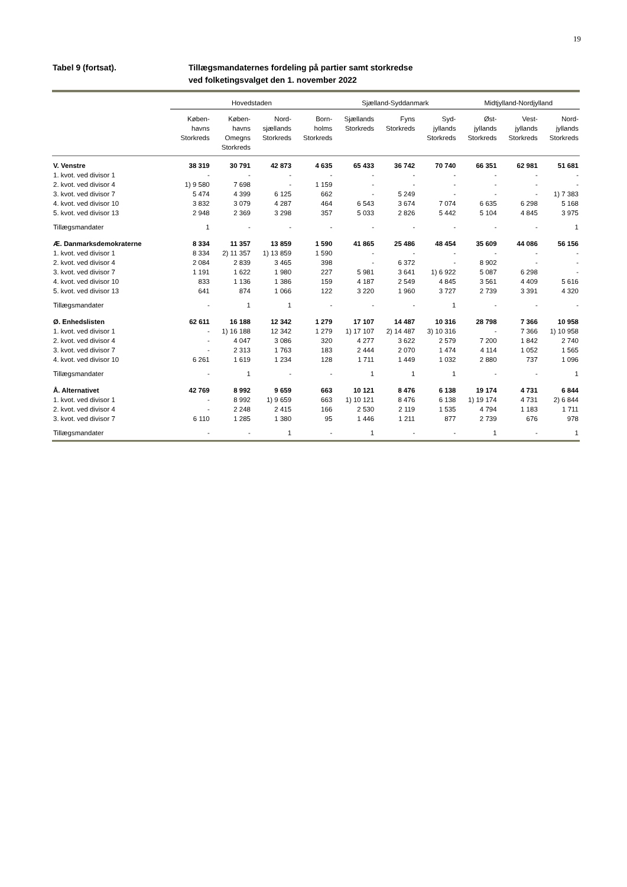19
Tabel 9 (fortsat). Tillægsmandaternes fordeling på partier samt storkredse
ved folketingsvalget den 1. november 2022
| | Hovedstaden | | | | Sjælland-Syddanmark | | | Midtjylland-Nordjylland | | |
| --- | --- | --- | --- | --- | --- | --- | --- | --- | --- | --- |
| | Køben- havns Storkreds | Køben- havns Omegns Storkreds | Nord- sjællands Storkreds | Born- holms Storkreds | Sjællands Storkreds | Fyns Storkreds | Syd- jyllands Storkreds | Øst- jyllands Storkreds | Vest- jyllands Storkreds | Nord- jyllands Storkreds |
| V. Venstre | 38 319 | 30 791 | 42 873 | 4 635 | 65 433 | 36 742 | 70 740 | 66 351 | 62 981 | 51 681 |
| 1. kvot. ved divisor 1 | - | - | - | - | - | - | - | - | - | - |
| 2. kvot. ved divisor 4 | 1) 9 580 | 7 698 | - | 1 159 | - | - | - | - | - | - |
| 3. kvot. ved divisor 7 | 5 474 | 4 399 | 6 125 | 662 | - | 5 249 | - | - | - | 1) 7 383 |
| 4. kvot. ved divisor 10 | 3 832 | 3 079 | 4 287 | 464 | 6 543 | 3 674 | 7 074 | 6 635 | 6 298 | 5 168 |
| 5. kvot. ved divisor 13 | 2 948 | 2 369 | 3 298 | 357 | 5 033 | 2 826 | 5 442 | 5 104 | 4 845 | 3 975 |
| Tillægsmandater | 1 | - | - | - | - | - | - | - | - | 1 |
| Æ. Danmarksdemokraterne | 8 334 | 11 357 | 13 859 | 1 590 | 41 865 | 25 486 | 48 454 | 35 609 | 44 086 | 56 156 |
| 1. kvot. ved divisor 1 | 8 334 | 2) 11 357 | 1) 13 859 | 1 590 | - | - | - | - | - | - |
| 2. kvot. ved divisor 4 | 2 084 | 2 839 | 3 465 | 398 | - | 6 372 | - | 8 902 | - | - |
| 3. kvot. ved divisor 7 | 1 191 | 1 622 | 1 980 | 227 | 5 981 | 3 641 | 1) 6 922 | 5 087 | 6 298 | - |
| 4. kvot. ved divisor 10 | 833 | 1 136 | 1 386 | 159 | 4 187 | 2 549 | 4 845 | 3 561 | 4 409 | 5 616 |
| 5. kvot. ved divisor 13 | 641 | 874 | 1 066 | 122 | 3 220 | 1 960 | 3 727 | 2 739 | 3 391 | 4 320 |
| Tillægsmandater | - | 1 | 1 | - | - | - | 1 | - | - | - |
| Ø. Enhedslisten | 62 611 | 16 188 | 12 342 | 1 279 | 17 107 | 14 487 | 10 316 | 28 798 | 7 366 | 10 958 |
| 1. kvot. ved divisor 1 | - | 1) 16 188 | 12 342 | 1 279 | 1) 17 107 | 2) 14 487 | 3) 10 316 | - | 7 366 | 1) 10 958 |
| 2. kvot. ved divisor 4 | - | 4 047 | 3 086 | 320 | 4 277 | 3 622 | 2 579 | 7 200 | 1 842 | 2 740 |
| 3. kvot. ved divisor 7 | - | 2 313 | 1 763 | 183 | 2 444 | 2 070 | 1 474 | 4 114 | 1 052 | 1 565 |
| 4. kvot. ved divisor 10 | 6 261 | 1 619 | 1 234 | 128 | 1 711 | 1 449 | 1 032 | 2 880 | 737 | 1 096 |
| Tillægsmandater | - | 1 | - | - | 1 | 1 | 1 | - | - | 1 |
| Å. Alternativet | 42 769 | 8 992 | 9 659 | 663 | 10 121 | 8 476 | 6 138 | 19 174 | 4 731 | 6 844 |
| 1. kvot. ved divisor 1 | - | 8 992 | 1) 9 659 | 663 | 1) 10 121 | 8 476 | 6 138 | 1) 19 174 | 4 731 | 2) 6 844 |
| 2. kvot. ved divisor 4 | - | 2 248 | 2 415 | 166 | 2 530 | 2 119 | 1 535 | 4 794 | 1 183 | 1 711 |
| 3. kvot. ved divisor 7 | 6 110 | 1 285 | 1 380 | 95 | 1 446 | 1 211 | 877 | 2 739 | 676 | 978 |
| Tillægsmandater | - | - | 1 | - | 1 | - | - | 1 | - | 1 |